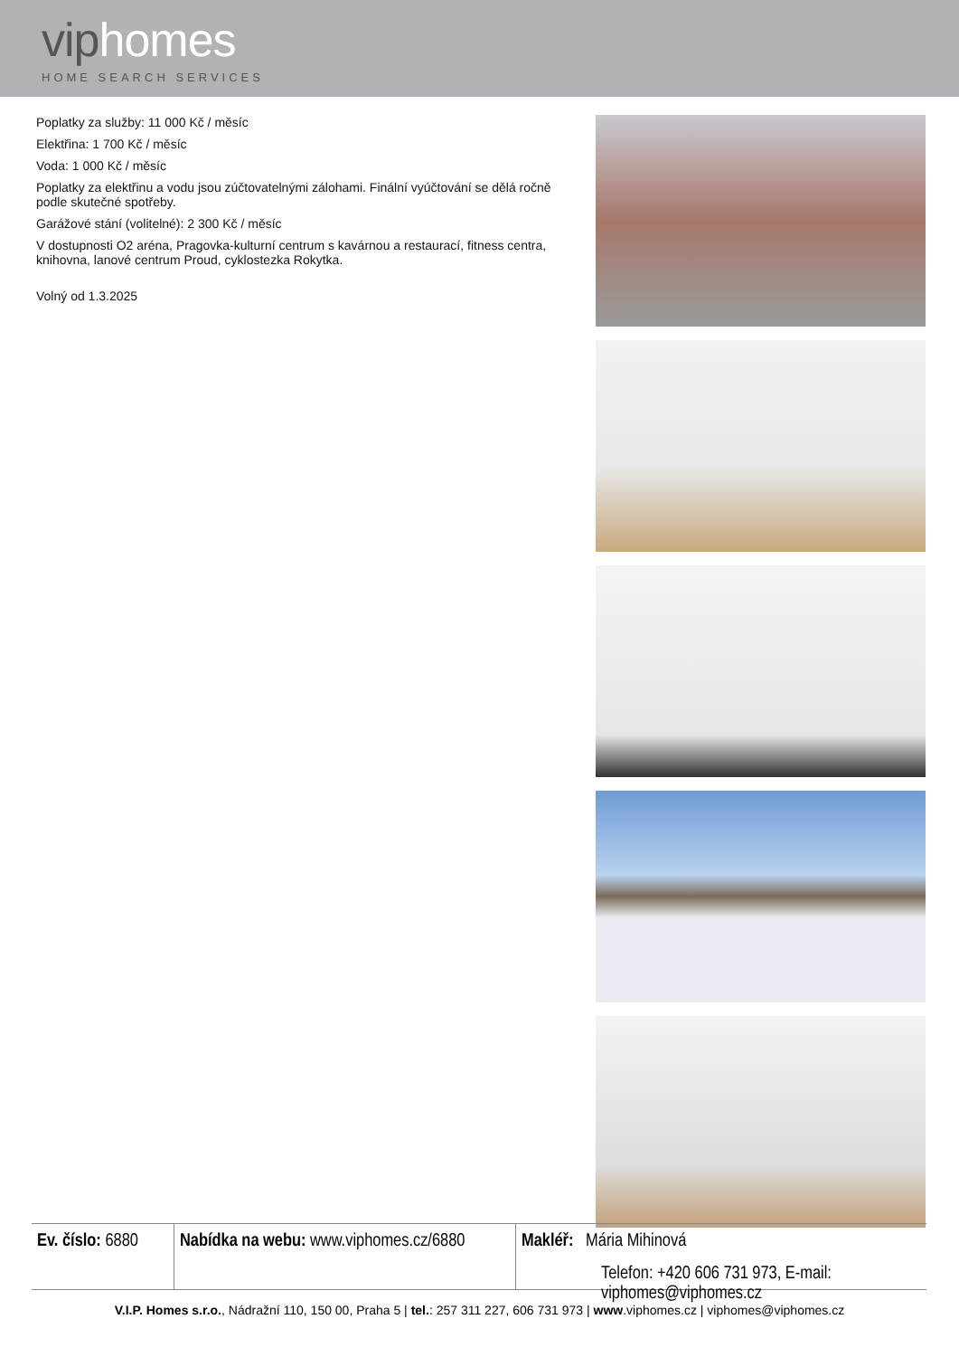viphomes
HOME SEARCH SERVICES
Poplatky za služby: 11 000 Kč / měsíc
Elektřina: 1 700 Kč / měsíc
Voda: 1 000 Kč / měsíc
Poplatky za elektřinu a vodu jsou zúčtovatelnými zálohami. Finální vyúčtování se dělá ročně podle skutečné spotřeby.
Garážové stání (volitelné): 2 300 Kč / měsíc
V dostupnosti O2 aréna, Pragovka-kulturní centrum s kavárnou a restaurací, fitness centra, knihovna, lanové centrum Proud, cyklostezka Rokytka.
Volný od 1.3.2025
Ev. číslo: 6880
Nabídka na webu: www.viphomes.cz/6880
Makléř: Mária Mihinová
Telefon: +420 606 731 973, E-mail: viphomes@viphomes.cz
V.I.P. Homes s.r.o., Nádražní 110, 150 00, Praha 5 | tel.: 257 311 227, 606 731 973 | www.viphomes.cz | viphomes@viphomes.cz